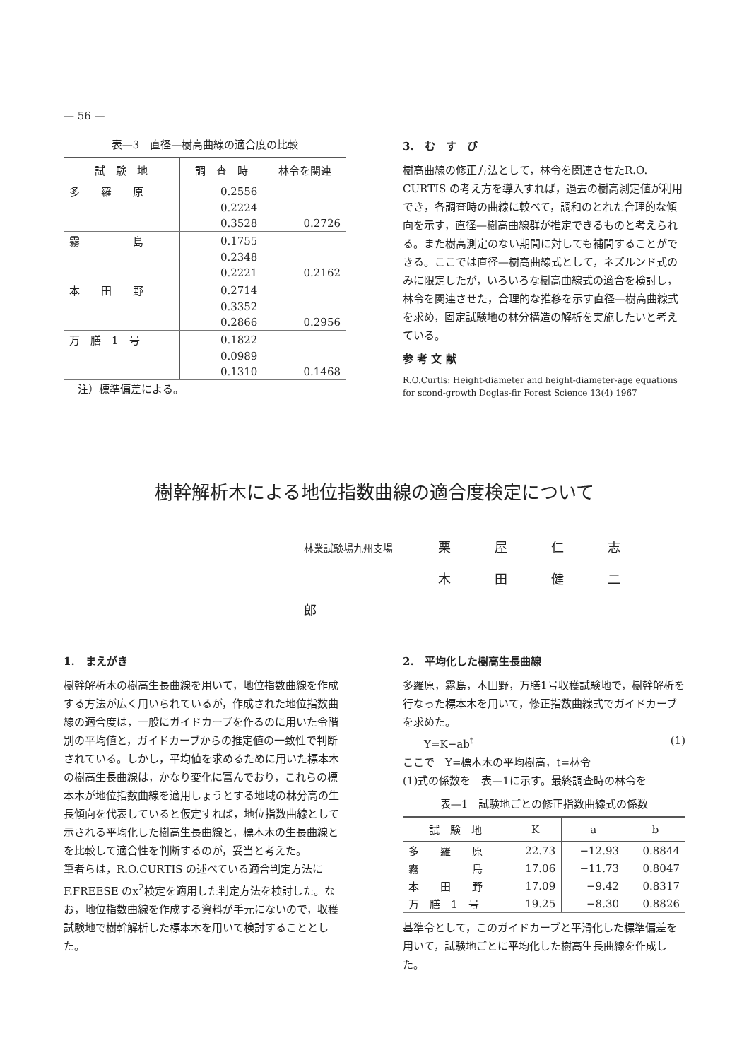— 56 —
表—3　直径—樹高曲線の適合度の比較
| 試 験 地 | 調 査 時 | 林令を関連 |
| --- | --- | --- |
| 多 羅 原 | 0.2556 | |
| | 0.2224 | |
| | 0.3528 | 0.2726 |
| 霧 島 | 0.1755 | |
| | 0.2348 | |
| | 0.2221 | 0.2162 |
| 本 田 野 | 0.2714 | |
| | 0.3352 | |
| | 0.2866 | 0.2956 |
| 万 膳 1 号 | 0.1822 | |
| | 0.0989 | |
| | 0.1310 | 0.1468 |
注）標準偏差による。
3.　む　す　び
樹高曲線の修正方法として，林令を関連させたR.O. CURTIS の考え方を導入すれば，過去の樹高測定値が利用でき，各調査時の曲線に較べて，調和のとれた合理的な傾向を示す，直径—樹高曲線群が推定できるものと考えられる。また樹高測定のない期間に対しても補間することができる。ここでは直径—樹高曲線式として，ネズルンド式のみに限定したが，いろいろな樹高曲線式の適合を検討し，林令を関連させた，合理的な推移を示す直径—樹高曲線式を求め，固定試験地の林分構造の解析を実施したいと考えている。
参 考 文 献
R.O.Curtls: Height-diameter and height-diameter-age equations for scond-growth Doglas-fir Forest Science 13(4) 1967
樹幹解析木による地位指数曲線の適合度検定について
林業試験場九州支場 栗屋仁志
木田健二郎
1.　まえがき
樹幹解析木の樹高生長曲線を用いて，地位指数曲線を作成する方法が広く用いられているが，作成された地位指数曲線の適合度は，一般にガイドカーブを作るのに用いた令階別の平均値と，ガイドカーブからの推定値の一致性で判断されている。しかし，平均値を求めるために用いた標本木の樹高生長曲線は，かなり変化に富んでおり，これらの標本木が地位指数曲線を適用しょうとする地域の林分高の生長傾向を代表していると仮定すれば，地位指数曲線として示される平均化した樹高生長曲線と，標本木の生長曲線とを比較して適合性を判断するのが，妥当と考えた。
筆者らは，R.O.CURTIS の述べている適合判定方法に F.FREESE のx<sup>2</sup>検定を適用した判定方法を検討した。なお，地位指数曲線を作成する資料が手元にないので，収穫試験地で樹幹解析した標本木を用いて検討することとした。
2.　平均化した樹高生長曲線
多羅原，霧島，本田野，万膳1号収穫試験地で，樹幹解析を行なった標本木を用いて，修正指数曲線式でガイドカーブを求めた。
Y=K−ab<sup>t</sup> (1)
ここで　Y=標本木の平均樹高，t=林令
(1)式の係数を　表—1に示す。最終調査時の林令を
表—1　試験地ごとの修正指数曲線式の係数
| 試 験 地 | K | a | b |
| --- | --- | --- | --- |
| 多 羅 原 | 22.73 | −12.93 | 0.8844 |
| 霧 島 | 17.06 | −11.73 | 0.8047 |
| 本 田 野 | 17.09 | −9.42 | 0.8317 |
| 万 膳 1 号 | 19.25 | −8.30 | 0.8826 |
基準令として，このガイドカーブと平滑化した標準偏差を用いて，試験地ごとに平均化した樹高生長曲線を作成した。